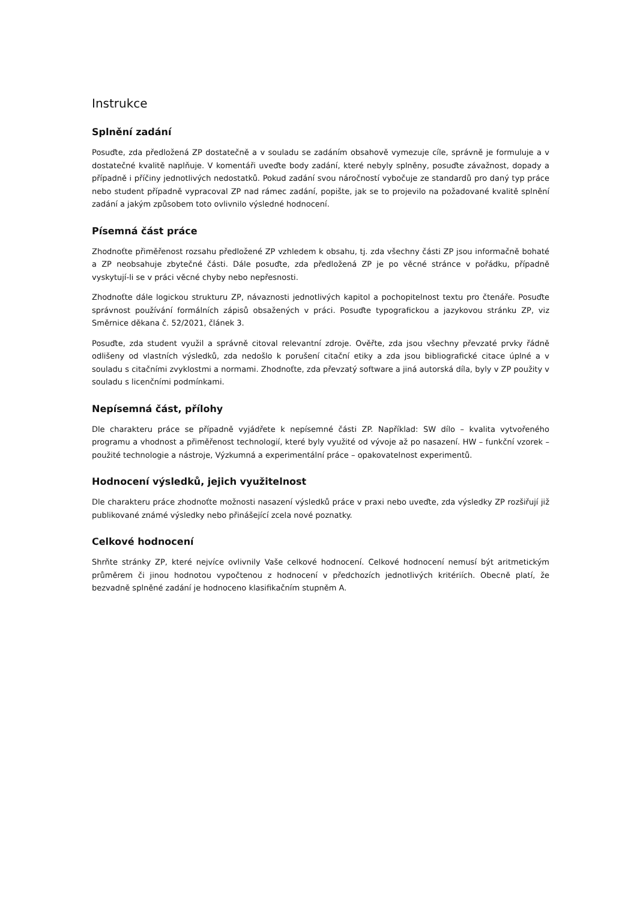Instrukce
Splnění zadání
Posuďte, zda předložená ZP dostatečně a v souladu se zadáním obsahově vymezuje cíle, správně je formuluje a v dostatečné kvalitě naplňuje. V komentáři uveďte body zadání, které nebyly splněny, posuďte závažnost, dopady a případně i příčiny jednotlivých nedostatků. Pokud zadání svou náročností vybočuje ze standardů pro daný typ práce nebo student případně vypracoval ZP nad rámec zadání, popište, jak se to projevilo na požadované kvalitě splnění zadání a jakým způsobem toto ovlivnilo výsledné hodnocení.
Písemná část práce
Zhodnoťte přiměřenost rozsahu předložené ZP vzhledem k obsahu, tj. zda všechny části ZP jsou informačně bohaté a ZP neobsahuje zbytečné části. Dále posuďte, zda předložená ZP je po věcné stránce v pořádku, případně vyskytují-li se v práci věcné chyby nebo nepřesnosti.
Zhodnoťte dále logickou strukturu ZP, návaznosti jednotlivých kapitol a pochopitelnost textu pro čtenáře. Posuďte správnost používání formálních zápisů obsažených v práci. Posuďte typografickou a jazykovou stránku ZP, viz Směrnice děkana č. 52/2021, článek 3.
Posuďte, zda student využil a správně citoval relevantní zdroje. Ověřte, zda jsou všechny převzaté prvky řádně odlišeny od vlastních výsledků, zda nedošlo k porušení citační etiky a zda jsou bibliografické citace úplné a v souladu s citačními zvyklostmi a normami. Zhodnoťte, zda převzatý software a jiná autorská díla, byly v ZP použity v souladu s licenčními podmínkami.
Nepísemná část, přílohy
Dle charakteru práce se případně vyjádřete k nepísemné části ZP. Například: SW dílo – kvalita vytvořeného programu a vhodnost a přiměřenost technologií, které byly využité od vývoje až po nasazení. HW – funkční vzorek – použité technologie a nástroje, Výzkumná a experimentální práce – opakovatelnost experimentů.
Hodnocení výsledků, jejich využitelnost
Dle charakteru práce zhodnoťte možnosti nasazení výsledků práce v praxi nebo uveďte, zda výsledky ZP rozšiřují již publikované známé výsledky nebo přinášející zcela nové poznatky.
Celkové hodnocení
Shrňte stránky ZP, které nejvíce ovlivnily Vaše celkové hodnocení. Celkové hodnocení nemusí být aritmetickým průměrem či jinou hodnotou vypočtenou z hodnocení v předchozích jednotlivých kritériích. Obecně platí, že bezvadně splněné zadání je hodnoceno klasifikačním stupněm A.